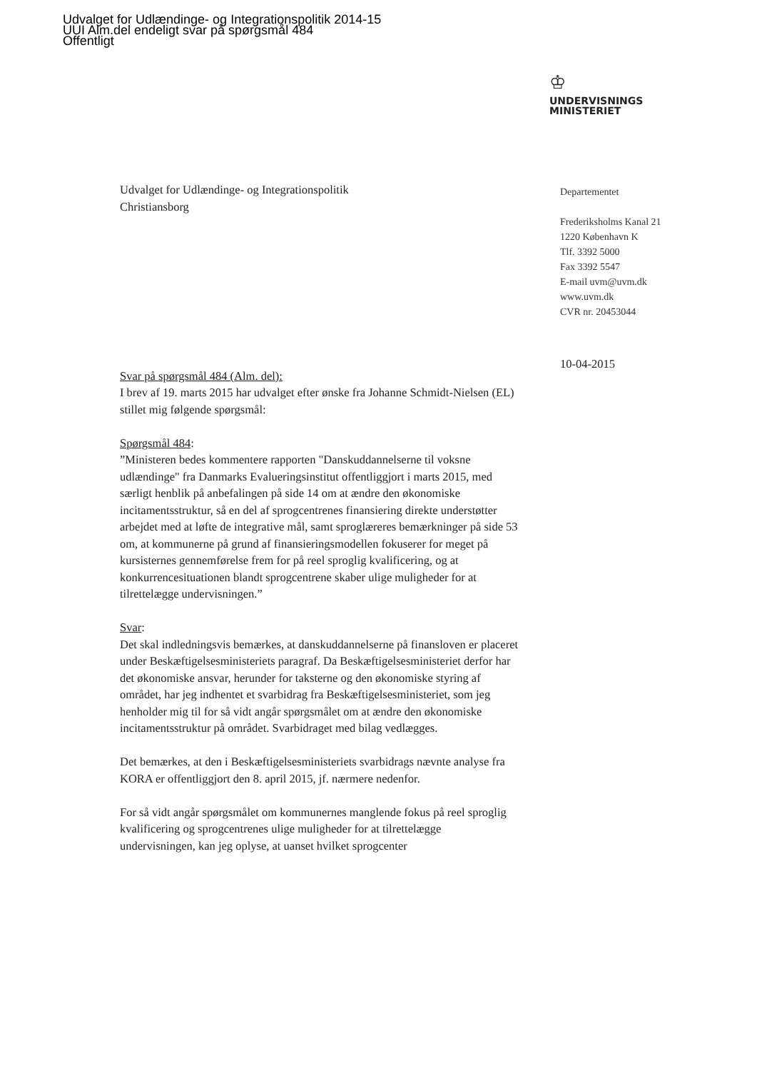Udvalget for Udlændinge- og Integrationspolitik 2014-15
UUI Alm.del endeligt svar på spørgsmål 484
Offentligt
♔
UNDERVISNINGS
MINISTERIET
Departementet
Frederiksholms Kanal 21
1220 København K
Tlf. 3392 5000
Fax 3392 5547
E-mail uvm@uvm.dk
www.uvm.dk
CVR nr. 20453044
Udvalget for Udlændinge- og Integrationspolitik
Christiansborg
Svar på spørgsmål 484 (Alm. del):
I brev af 19. marts 2015 har udvalget efter ønske fra Johanne Schmidt-Nielsen (EL) stillet mig følgende spørgsmål:
Spørgsmål 484:
”Ministeren bedes kommentere rapporten "Danskuddannelserne til voksne udlændinge" fra Danmarks Evalueringsinstitut offentliggjort i marts 2015, med særligt henblik på anbefalingen på side 14 om at ændre den økonomiske incitamentsstruktur, så en del af sprogcentrenes finansiering direkte understøtter arbejdet med at løfte de integrative mål, samt sproglæreres bemærkninger på side 53 om, at kommunerne på grund af finansieringsmodellen fokuserer for meget på kursisternes gennemførelse frem for på reel sproglig kvalificering, og at konkurrencesituationen blandt sprogcentrene skaber ulige muligheder for at tilrettelægge undervisningen.”
Svar:
Det skal indledningsvis bemærkes, at danskuddannelserne på finansloven er placeret under Beskæftigelsesministeriets paragraf. Da Beskæftigelsesministeriet derfor har det økonomiske ansvar, herunder for taksterne og den økonomiske styring af området, har jeg indhentet et svarbidrag fra Beskæftigelsesministeriet, som jeg henholder mig til for så vidt angår spørgsmålet om at ændre den økonomiske incitamentsstruktur på området. Svarbidraget med bilag vedlægges.
Det bemærkes, at den i Beskæftigelsesministeriets svarbidrags nævnte analyse fra KORA er offentliggjort den 8. april 2015, jf. nærmere nedenfor.
For så vidt angår spørgsmålet om kommunernes manglende fokus på reel sproglig kvalificering og sprogcentrenes ulige muligheder for at tilrettelægge undervisningen, kan jeg oplyse, at uanset hvilket sprogcenter
10-04-2015